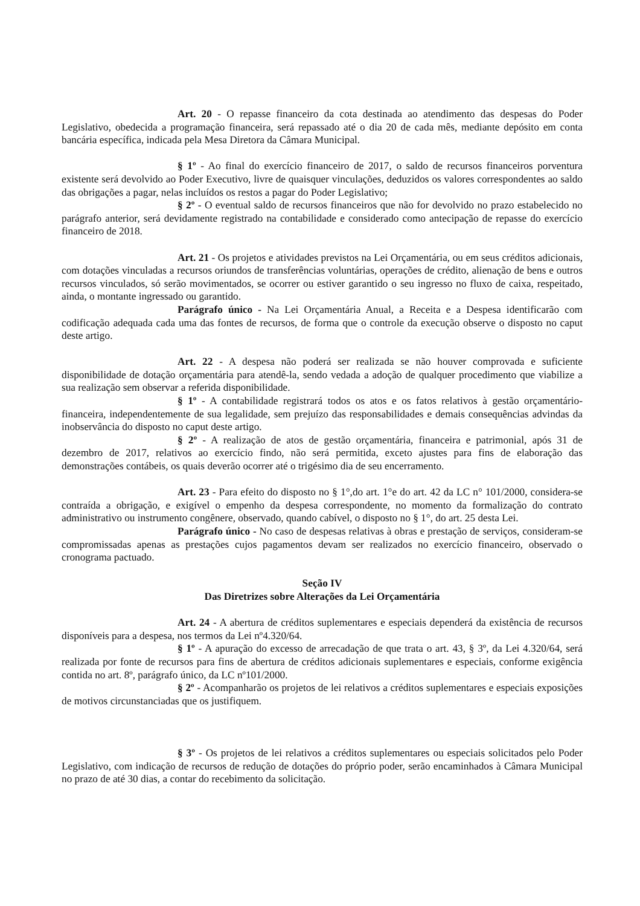Art. 20 - O repasse financeiro da cota destinada ao atendimento das despesas do Poder Legislativo, obedecida a programação financeira, será repassado até o dia 20 de cada mês, mediante depósito em conta bancária específica, indicada pela Mesa Diretora da Câmara Municipal.
§ 1º - Ao final do exercício financeiro de 2017, o saldo de recursos financeiros porventura existente será devolvido ao Poder Executivo, livre de quaisquer vinculações, deduzidos os valores correspondentes ao saldo das obrigações a pagar, nelas incluídos os restos a pagar do Poder Legislativo;
§ 2º - O eventual saldo de recursos financeiros que não for devolvido no prazo estabelecido no parágrafo anterior, será devidamente registrado na contabilidade e considerado como antecipação de repasse do exercício financeiro de 2018.
Art. 21 - Os projetos e atividades previstos na Lei Orçamentária, ou em seus créditos adicionais, com dotações vinculadas a recursos oriundos de transferências voluntárias, operações de crédito, alienação de bens e outros recursos vinculados, só serão movimentados, se ocorrer ou estiver garantido o seu ingresso no fluxo de caixa, respeitado, ainda, o montante ingressado ou garantido.
Parágrafo único - Na Lei Orçamentária Anual, a Receita e a Despesa identificarão com codificação adequada cada uma das fontes de recursos, de forma que o controle da execução observe o disposto no caput deste artigo.
Art. 22 - A despesa não poderá ser realizada se não houver comprovada e suficiente disponibilidade de dotação orçamentária para atendê-la, sendo vedada a adoção de qualquer procedimento que viabilize a sua realização sem observar a referida disponibilidade.
§ 1º - A contabilidade registrará todos os atos e os fatos relativos à gestão orçamentário-financeira, independentemente de sua legalidade, sem prejuízo das responsabilidades e demais consequências advindas da inobservância do disposto no caput deste artigo.
§ 2º - A realização de atos de gestão orçamentária, financeira e patrimonial, após 31 de dezembro de 2017, relativos ao exercício findo, não será permitida, exceto ajustes para fins de elaboração das demonstrações contábeis, os quais deverão ocorrer até o trigésimo dia de seu encerramento.
Art. 23 - Para efeito do disposto no § 1°,do art. 1°e do art. 42 da LC n° 101/2000, considera-se contraída a obrigação, e exigível o empenho da despesa correspondente, no momento da formalização do contrato administrativo ou instrumento congênere, observado, quando cabível, o disposto no § 1°, do art. 25 desta Lei.
Parágrafo único - No caso de despesas relativas à obras e prestação de serviços, consideram-se compromissadas apenas as prestações cujos pagamentos devam ser realizados no exercício financeiro, observado o cronograma pactuado.
Seção IV
Das Diretrizes sobre Alterações da Lei Orçamentária
Art. 24 - A abertura de créditos suplementares e especiais dependerá da existência de recursos disponíveis para a despesa, nos termos da Lei nº4.320/64.
§ 1º - A apuração do excesso de arrecadação de que trata o art. 43, § 3º, da Lei 4.320/64, será realizada por fonte de recursos para fins de abertura de créditos adicionais suplementares e especiais, conforme exigência contida no art. 8º, parágrafo único, da LC nº101/2000.
§ 2º - Acompanharão os projetos de lei relativos a créditos suplementares e especiais exposições de motivos circunstanciadas que os justifiquem.
§ 3º - Os projetos de lei relativos a créditos suplementares ou especiais solicitados pelo Poder Legislativo, com indicação de recursos de redução de dotações do próprio poder, serão encaminhados à Câmara Municipal no prazo de até 30 dias, a contar do recebimento da solicitação.